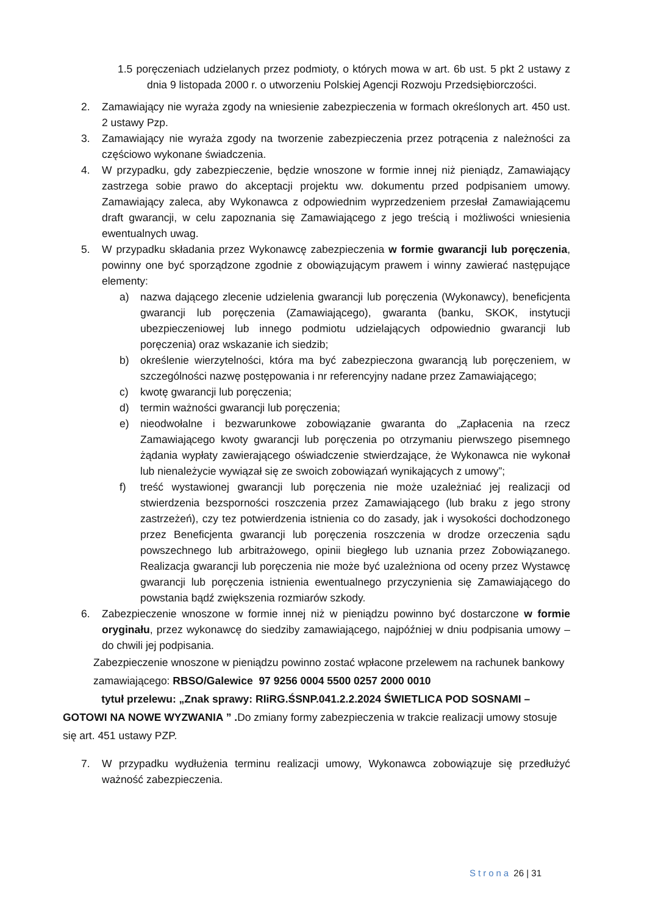1.5 poręczeniach udzielanych przez podmioty, o których mowa w art. 6b ust. 5 pkt 2 ustawy z dnia 9 listopada 2000 r. o utworzeniu Polskiej Agencji Rozwoju Przedsiębiorczości.
2. Zamawiający nie wyraża zgody na wniesienie zabezpieczenia w formach określonych art. 450 ust. 2 ustawy Pzp.
3. Zamawiający nie wyraża zgody na tworzenie zabezpieczenia przez potrącenia z należności za częściowo wykonane świadczenia.
4. W przypadku, gdy zabezpieczenie, będzie wnoszone w formie innej niż pieniądz, Zamawiający zastrzega sobie prawo do akceptacji projektu ww. dokumentu przed podpisaniem umowy. Zamawiający zaleca, aby Wykonawca z odpowiednim wyprzedzeniem przesłał Zamawiającemu draft gwarancji, w celu zapoznania się Zamawiającego z jego treścią i możliwości wniesienia ewentualnych uwag.
5. W przypadku składania przez Wykonawcę zabezpieczenia w formie gwarancji lub poręczenia, powinny one być sporządzone zgodnie z obowiązującym prawem i winny zawierać następujące elementy:
a) nazwa dającego zlecenie udzielenia gwarancji lub poręczenia (Wykonawcy), beneficjenta gwarancji lub poręczenia (Zamawiającego), gwaranta (banku, SKOK, instytucji ubezpieczeniowej lub innego podmiotu udzielających odpowiednio gwarancji lub poręczenia) oraz wskazanie ich siedzib;
b) określenie wierzytelności, która ma być zabezpieczona gwarancją lub poręczeniem, w szczególności nazwę postępowania i nr referencyjny nadane przez Zamawiającego;
c) kwotę gwarancji lub poręczenia;
d) termin ważności gwarancji lub poręczenia;
e) nieodwołalne i bezwarunkowe zobowiązanie gwaranta do „Zapłacenia na rzecz Zamawiającego kwoty gwarancji lub poręczenia po otrzymaniu pierwszego pisemnego żądania wypłaty zawierającego oświadczenie stwierdzające, że Wykonawca nie wykonał lub nienależycie wywiązał się ze swoich zobowiązań wynikających z umowy”;
f) treść wystawionej gwarancji lub poręczenia nie może uzależniać jej realizacji od stwierdzenia bezsporności roszczenia przez Zamawiającego (lub braku z jego strony zastrzeżeń), czy tez potwierdzenia istnienia co do zasady, jak i wysokości dochodzonego przez Beneficjenta gwarancji lub poręczenia roszczenia w drodze orzeczenia sądu powszechnego lub arbitrażowego, opinii biegłego lub uznania przez Zobowiązanego. Realizacja gwarancji lub poręczenia nie może być uzależniona od oceny przez Wystawcę gwarancji lub poręczenia istnienia ewentualnego przyczynienia się Zamawiającego do powstania bądź zwiększenia rozmiarów szkody.
6. Zabezpieczenie wnoszone w formie innej niż w pieniądzu powinno być dostarczone w formie oryginału, przez wykonawcę do siedziby zamawiającego, najpóźniej w dniu podpisania umowy – do chwili jej podpisania.
Zabezpieczenie wnoszone w pieniądzu powinno zostać wpłacone przelewem na rachunek bankowy zamawiającego: RBSO/Galewice 97 9256 0004 5500 0257 2000 0010
tytuł przelewu: „Znak sprawy: RIiRG.ŚSNP.041.2.2.2024 ŚWIETLICA POD SOSNAMI – GOTOWI NA NOWE WYZWANIA ” . Do zmiany formy zabezpieczenia w trakcie realizacji umowy stosuje się art. 451 ustawy PZP.
7. W przypadku wydłużenia terminu realizacji umowy, Wykonawca zobowiązuje się przedłużyć ważność zabezpieczenia.
Strona 26 | 31